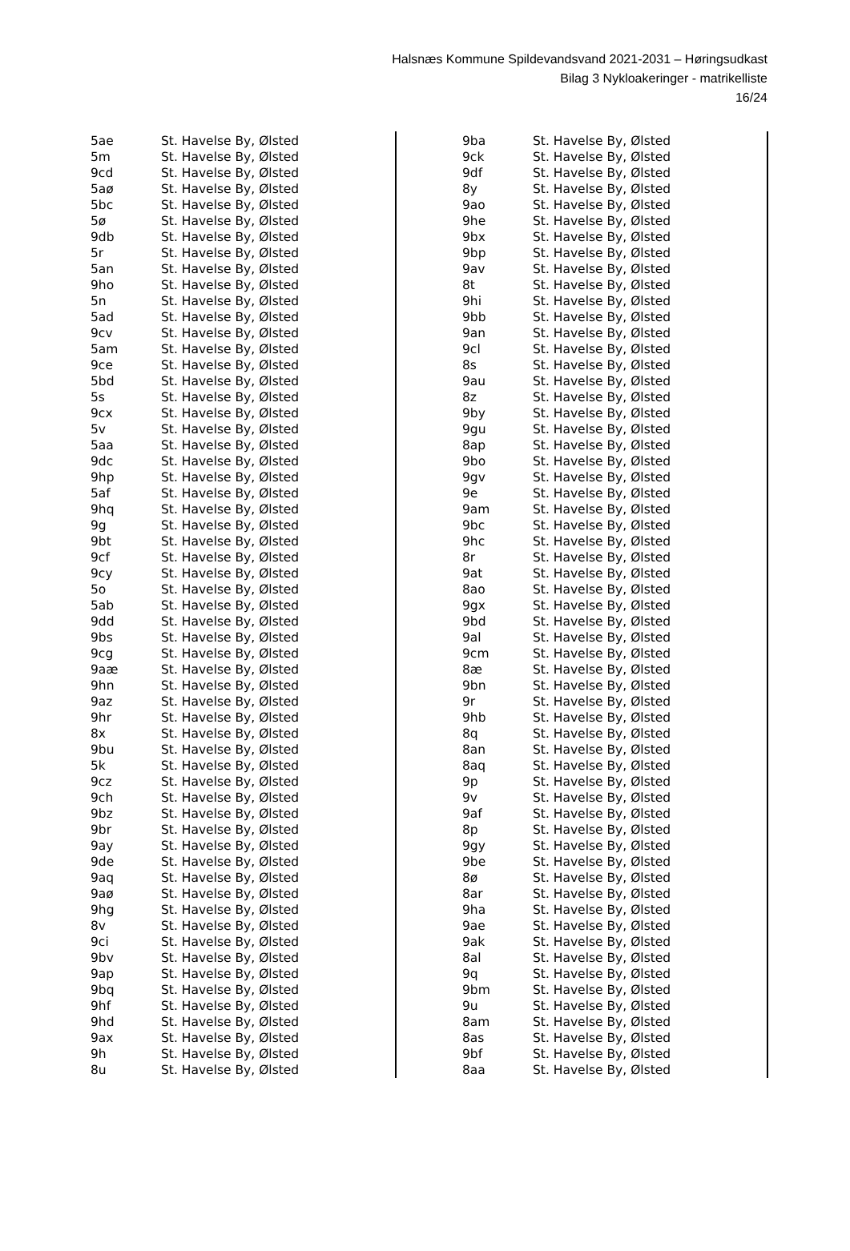Halsnæs Kommune Spildevandsvand 2021-2031 – Høringsudkast
Bilag 3 Nykloakeringer - matrikelliste
16/24
| 5ae | St. Havelse By, Ølsted |
| 5m | St. Havelse By, Ølsted |
| 9cd | St. Havelse By, Ølsted |
| 5aø | St. Havelse By, Ølsted |
| 5bc | St. Havelse By, Ølsted |
| 5ø | St. Havelse By, Ølsted |
| 9db | St. Havelse By, Ølsted |
| 5r | St. Havelse By, Ølsted |
| 5an | St. Havelse By, Ølsted |
| 9ho | St. Havelse By, Ølsted |
| 5n | St. Havelse By, Ølsted |
| 5ad | St. Havelse By, Ølsted |
| 9cv | St. Havelse By, Ølsted |
| 5am | St. Havelse By, Ølsted |
| 9ce | St. Havelse By, Ølsted |
| 5bd | St. Havelse By, Ølsted |
| 5s | St. Havelse By, Ølsted |
| 9cx | St. Havelse By, Ølsted |
| 5v | St. Havelse By, Ølsted |
| 5aa | St. Havelse By, Ølsted |
| 9dc | St. Havelse By, Ølsted |
| 9hp | St. Havelse By, Ølsted |
| 5af | St. Havelse By, Ølsted |
| 9hq | St. Havelse By, Ølsted |
| 9g | St. Havelse By, Ølsted |
| 9bt | St. Havelse By, Ølsted |
| 9cf | St. Havelse By, Ølsted |
| 9cy | St. Havelse By, Ølsted |
| 5o | St. Havelse By, Ølsted |
| 5ab | St. Havelse By, Ølsted |
| 9dd | St. Havelse By, Ølsted |
| 9bs | St. Havelse By, Ølsted |
| 9cg | St. Havelse By, Ølsted |
| 9aæ | St. Havelse By, Ølsted |
| 9hn | St. Havelse By, Ølsted |
| 9az | St. Havelse By, Ølsted |
| 9hr | St. Havelse By, Ølsted |
| 8x | St. Havelse By, Ølsted |
| 9bu | St. Havelse By, Ølsted |
| 5k | St. Havelse By, Ølsted |
| 9cz | St. Havelse By, Ølsted |
| 9ch | St. Havelse By, Ølsted |
| 9bz | St. Havelse By, Ølsted |
| 9br | St. Havelse By, Ølsted |
| 9ay | St. Havelse By, Ølsted |
| 9de | St. Havelse By, Ølsted |
| 9aq | St. Havelse By, Ølsted |
| 9aø | St. Havelse By, Ølsted |
| 9hg | St. Havelse By, Ølsted |
| 8v | St. Havelse By, Ølsted |
| 9ci | St. Havelse By, Ølsted |
| 9bv | St. Havelse By, Ølsted |
| 9ap | St. Havelse By, Ølsted |
| 9bq | St. Havelse By, Ølsted |
| 9hf | St. Havelse By, Ølsted |
| 9hd | St. Havelse By, Ølsted |
| 9ax | St. Havelse By, Ølsted |
| 9h | St. Havelse By, Ølsted |
| 8u | St. Havelse By, Ølsted |
| 9ba | St. Havelse By, Ølsted |
| 9ck | St. Havelse By, Ølsted |
| 9df | St. Havelse By, Ølsted |
| 8y | St. Havelse By, Ølsted |
| 9ao | St. Havelse By, Ølsted |
| 9he | St. Havelse By, Ølsted |
| 9bx | St. Havelse By, Ølsted |
| 9bp | St. Havelse By, Ølsted |
| 9av | St. Havelse By, Ølsted |
| 8t | St. Havelse By, Ølsted |
| 9hi | St. Havelse By, Ølsted |
| 9bb | St. Havelse By, Ølsted |
| 9an | St. Havelse By, Ølsted |
| 9cl | St. Havelse By, Ølsted |
| 8s | St. Havelse By, Ølsted |
| 9au | St. Havelse By, Ølsted |
| 8z | St. Havelse By, Ølsted |
| 9by | St. Havelse By, Ølsted |
| 9gu | St. Havelse By, Ølsted |
| 8ap | St. Havelse By, Ølsted |
| 9bo | St. Havelse By, Ølsted |
| 9gv | St. Havelse By, Ølsted |
| 9e | St. Havelse By, Ølsted |
| 9am | St. Havelse By, Ølsted |
| 9bc | St. Havelse By, Ølsted |
| 9hc | St. Havelse By, Ølsted |
| 8r | St. Havelse By, Ølsted |
| 9at | St. Havelse By, Ølsted |
| 8ao | St. Havelse By, Ølsted |
| 9gx | St. Havelse By, Ølsted |
| 9bd | St. Havelse By, Ølsted |
| 9al | St. Havelse By, Ølsted |
| 9cm | St. Havelse By, Ølsted |
| 8æ | St. Havelse By, Ølsted |
| 9bn | St. Havelse By, Ølsted |
| 9r | St. Havelse By, Ølsted |
| 9hb | St. Havelse By, Ølsted |
| 8q | St. Havelse By, Ølsted |
| 8an | St. Havelse By, Ølsted |
| 8aq | St. Havelse By, Ølsted |
| 9p | St. Havelse By, Ølsted |
| 9v | St. Havelse By, Ølsted |
| 9af | St. Havelse By, Ølsted |
| 8p | St. Havelse By, Ølsted |
| 9gy | St. Havelse By, Ølsted |
| 9be | St. Havelse By, Ølsted |
| 8ø | St. Havelse By, Ølsted |
| 8ar | St. Havelse By, Ølsted |
| 9ha | St. Havelse By, Ølsted |
| 9ae | St. Havelse By, Ølsted |
| 9ak | St. Havelse By, Ølsted |
| 8al | St. Havelse By, Ølsted |
| 9q | St. Havelse By, Ølsted |
| 9bm | St. Havelse By, Ølsted |
| 9u | St. Havelse By, Ølsted |
| 8am | St. Havelse By, Ølsted |
| 8as | St. Havelse By, Ølsted |
| 9bf | St. Havelse By, Ølsted |
| 8aa | St. Havelse By, Ølsted |